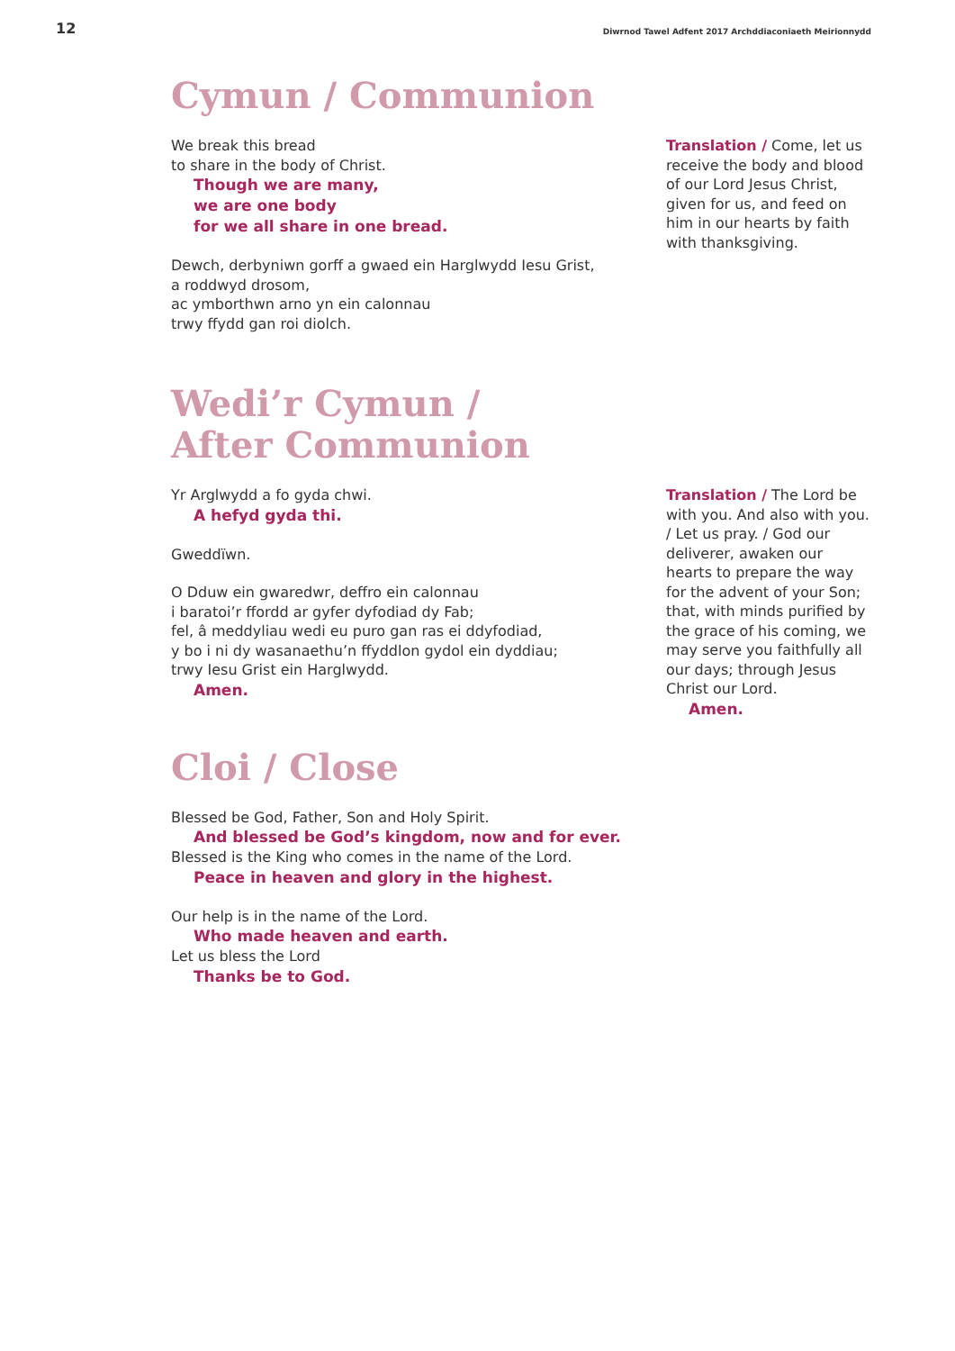12
Diwrnod Tawel Adfent 2017 Archddiaconiaeth Meirionnydd
Cymun / Communion
We break this bread
to share in the body of Christ.
Though we are many,
we are one body
for we all share in one bread.
Dewch, derbyniwn gorff a gwaed ein Harglwydd Iesu Grist,
a roddwyd drosom,
ac ymborthwn arno yn ein calonnau
trwy ffydd gan roi diolch.
Translation / Come, let us receive the body and blood of our Lord Jesus Christ, given for us, and feed on him in our hearts by faith with thanksgiving.
Wedi’r Cymun /
After Communion
Yr Arglwydd a fo gyda chwi.
A hefyd gyda thi.
Gweddïwn.
O Dduw ein gwaredwr, deffro ein calonnau
i baratoi’r ffordd ar gyfer dyfodiad dy Fab;
fel, â meddyliau wedi eu puro gan ras ei ddyfodiad,
y bo i ni dy wasanaethu’n ffyddlon gydol ein dyddiau;
trwy Iesu Grist ein Harglwydd.
Amen.
Translation / The Lord be with you. And also with you. / Let us pray. / God our deliverer, awaken our hearts to prepare the way for the advent of your Son; that, with minds purified by the grace of his coming, we may serve you faithfully all our days; through Jesus Christ our Lord.
Amen.
Cloi / Close
Blessed be God, Father, Son and Holy Spirit.
And blessed be God’s kingdom, now and for ever.
Blessed is the King who comes in the name of the Lord.
Peace in heaven and glory in the highest.
Our help is in the name of the Lord.
Who made heaven and earth.
Let us bless the Lord
Thanks be to God.